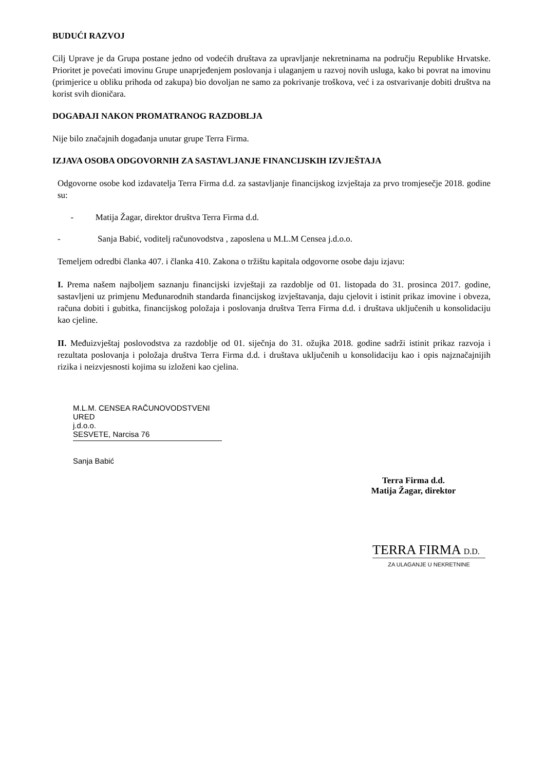BUDUĆI RAZVOJ
Cilj Uprave je da Grupa postane jedno od vodećih društava za upravljanje nekretninama na području Republike Hrvatske. Prioritet je povećati imovinu Grupe unaprjeđenjem poslovanja i ulaganjem u razvoj novih usluga, kako bi povrat na imovinu (primjerice u obliku prihoda od zakupa) bio dovoljan ne samo za pokrivanje troškova, već i za ostvarivanje dobiti društva na korist svih dioničara.
DOGAĐAJI NAKON PROMATRANOG RAZDOBLJA
Nije bilo značajnih događanja unutar grupe Terra Firma.
IZJAVA OSOBA ODGOVORNIH ZA SASTAVLJANJE FINANCIJSKIH IZVJEŠTAJA
Odgovorne osobe kod izdavatelja Terra Firma d.d. za sastavljanje financijskog izvještaja za prvo tromjesečje 2018. godine su:
- Matija Žagar, direktor društva Terra Firma d.d.
- Sanja Babić, voditelj računovodstva , zaposlena u M.L.M Censea j.d.o.o.
Temeljem odredbi članka 407. i članka 410. Zakona o tržištu kapitala odgovorne osobe daju izjavu:
I. Prema našem najboljem saznanju financijski izvještaji za razdoblje od 01. listopada do 31. prosinca 2017. godine, sastavljeni uz primjenu Međunarodnih standarda financijskog izvještavanja, daju cjelovit i istinit prikaz imovine i obveza, računa dobiti i gubitka, financijskog položaja i poslovanja društva Terra Firma d.d. i društava uključenih u konsolidaciju kao cjeline.
II. Međuizvještaj poslovodstva za razdoblje od 01. siječnja do 31. ožujka 2018. godine sadrži istinit prikaz razvoja i rezultata poslovanja i položaja društva Terra Firma d.d. i društava uključenih u konsolidaciju kao i opis najznačajnijih rizika i neizvjesnosti kojima su izloženi kao cjelina.
M.L.M. CENSEA RAČUNOVODSTVENI URED
j.d.o.o.
SESVETE, Narcisa 76
Sanja Babić
Terra Firma d.d.
Matija Žagar, direktor
TERRA FIRMA D.D.
ZA ULAGANJE U NEKRETNINE